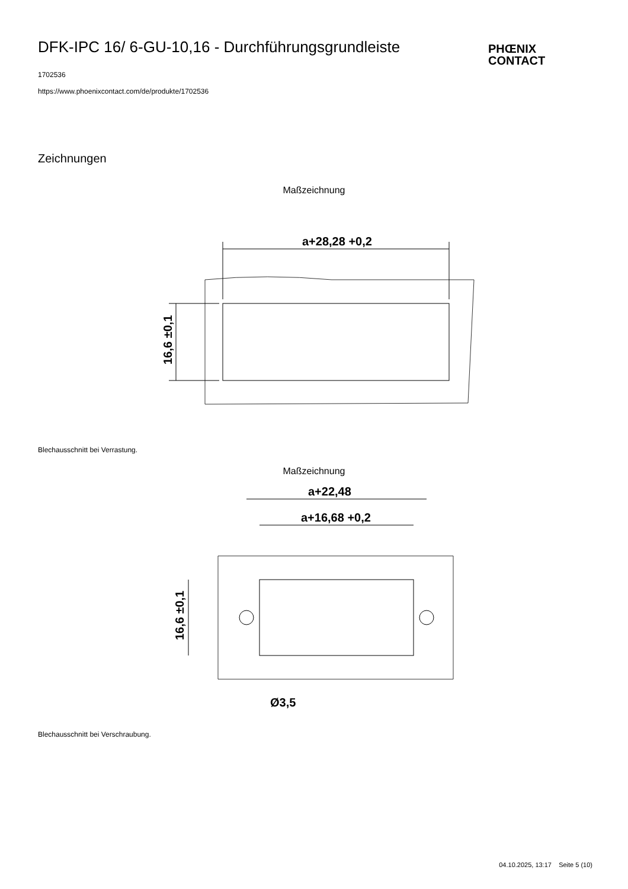DFK-IPC 16/ 6-GU-10,16 - Durchführungsgrundleiste
PHŒNIX
CONTACT
1702536
https://www.phoenixcontact.com/de/produkte/1702536
Zeichnungen
Maßzeichnung
a+28,28 +0,2
16,6 ±0,1
Blechausschnitt bei Verrastung.
Maßzeichnung
a+22,48
a+16,68 +0,2
16,6 ±0,1
Ø3,5
Blechausschnitt bei Verschraubung.
04.10.2025, 13:17 Seite 5 (10)